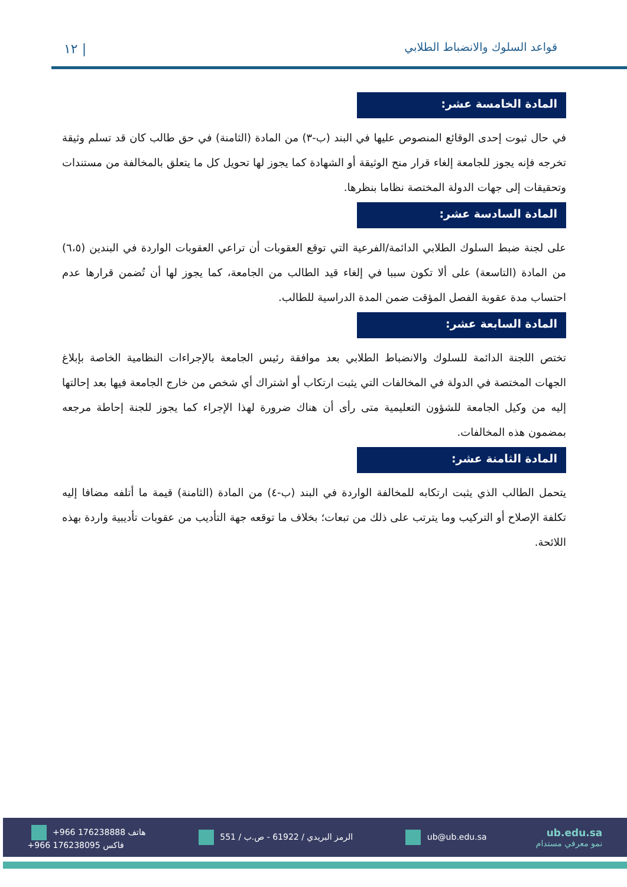قواعد السلوك والانضباط الطلابي ١٢ |
المادة الخامسة عشر:
في حال ثبوت إحدى الوقائع المنصوص عليها في البند (ب-٣) من المادة (الثامنة) في حق طالب كان قد تسلم وثيقة تخرجه فإنه يجوز للجامعة إلغاء قرار منح الوثيقة أو الشهادة كما يجوز لها تحويل كل ما يتعلق بالمخالفة من مستندات وتحقيقات إلى جهات الدولة المختصة نظاما بنظرها.
المادة السادسة عشر:
على لجنة ضبط السلوك الطلابي الدائمة/الفرعية التي توقع العقوبات أن تراعي العقوبات الواردة في البندين (٦،٥) من المادة (التاسعة) على ألا تكون سببا في إلغاء قيد الطالب من الجامعة، كما يجوز لها أن تُضمن قرارها عدم احتساب مدة عقوبة الفصل المؤقت ضمن المدة الدراسية للطالب.
المادة السابعة عشر:
تختص اللجنة الدائمة للسلوك والانضباط الطلابي بعد موافقة رئيس الجامعة بالإجراءات النظامية الخاصة بإبلاغ الجهات المختصة في الدولة في المخالفات التي يثبت ارتكاب أو اشتراك أي شخص من خارج الجامعة فيها بعد إحالتها إليه من وكيل الجامعة للشؤون التعليمية متى رأى أن هناك ضرورة لهذا الإجراء كما يجوز للجنة إحاطة مرجعه بمضمون هذه المخالفات.
المادة الثامنة عشر:
يتحمل الطالب الذي يثبت ارتكابه للمخالفة الواردة في البند (ب-٤) من المادة (الثامنة) قيمة ما أتلفه مضافا إليه تكلفة الإصلاح أو التركيب وما يترتب على ذلك من تبعات؛ بخلاف ما توقعه جهة التأديب من عقوبات تأديبية واردة بهذه اللائحة.
+966 176238888 هاتف
+966 176238095 فاكس
الرمز البريدي / 61922 - ص.ب / 551
ub@ub.edu.sa
ub.edu.sa
نمو معرفي مستدام